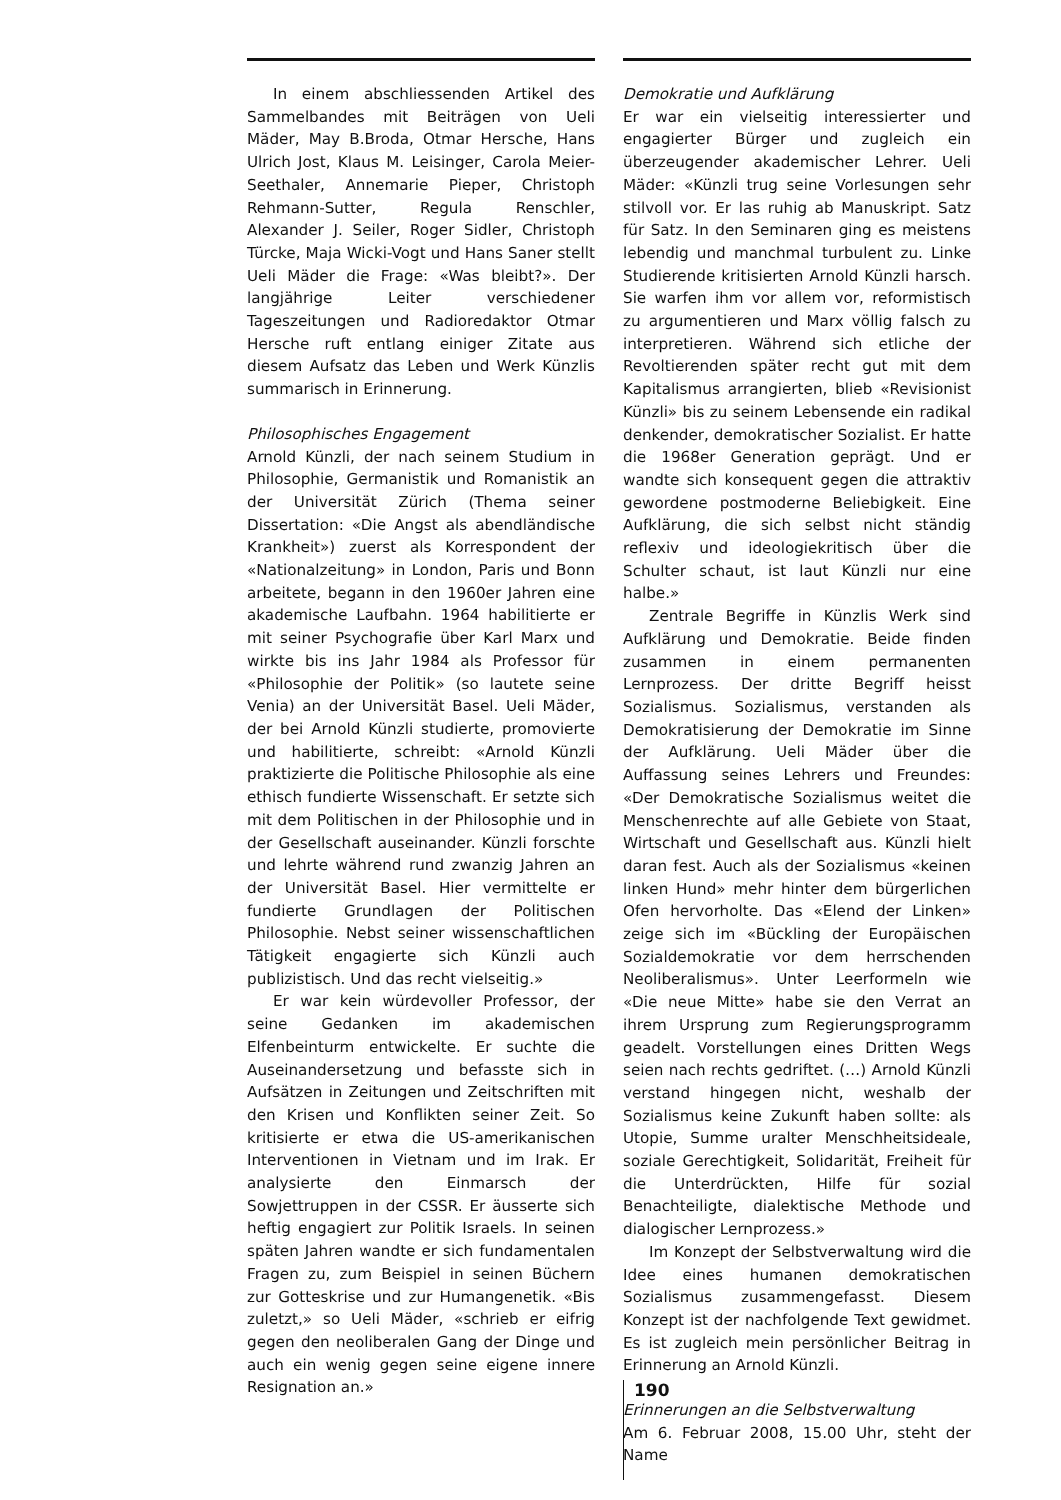In einem abschliessenden Artikel des Sammelbandes mit Beiträgen von Ueli Mäder, May B.Broda, Otmar Hersche, Hans Ulrich Jost, Klaus M. Leisinger, Carola Meier-Seethaler, Annemarie Pieper, Christoph Rehmann-Sutter, Regula Renschler, Alexander J. Seiler, Roger Sidler, Christoph Türcke, Maja Wicki-Vogt und Hans Saner stellt Ueli Mäder die Frage: «Was bleibt?». Der langjährige Leiter verschiedener Tageszeitungen und Radioredaktor Otmar Hersche ruft entlang einiger Zitate aus diesem Aufsatz das Leben und Werk Künzlis summarisch in Erinnerung.
Philosophisches Engagement
Arnold Künzli, der nach seinem Studium in Philosophie, Germanistik und Romanistik an der Universität Zürich (Thema seiner Dissertation: «Die Angst als abendländische Krankheit») zuerst als Korrespondent der «Nationalzeitung» in London, Paris und Bonn arbeitete, begann in den 1960er Jahren eine akademische Laufbahn. 1964 habilitierte er mit seiner Psychografie über Karl Marx und wirkte bis ins Jahr 1984 als Professor für «Philosophie der Politik» (so lautete seine Venia) an der Universität Basel. Ueli Mäder, der bei Arnold Künzli studierte, promovierte und habilitierte, schreibt: «Arnold Künzli praktizierte die Politische Philosophie als eine ethisch fundierte Wissenschaft. Er setzte sich mit dem Politischen in der Philosophie und in der Gesellschaft auseinander. Künzli forschte und lehrte während rund zwanzig Jahren an der Universität Basel. Hier vermittelte er fundierte Grundlagen der Politischen Philosophie. Nebst seiner wissenschaftlichen Tätigkeit engagierte sich Künzli auch publizistisch. Und das recht vielseitig.»
Er war kein würdevoller Professor, der seine Gedanken im akademischen Elfenbeinturm entwickelte. Er suchte die Auseinandersetzung und befasste sich in Aufsätzen in Zeitungen und Zeitschriften mit den Krisen und Konflikten seiner Zeit. So kritisierte er etwa die US-amerikanischen Interventionen in Vietnam und im Irak. Er analysierte den Einmarsch der Sowjettruppen in der CSSR. Er äusserte sich heftig engagiert zur Politik Israels. In seinen späten Jahren wandte er sich fundamentalen Fragen zu, zum Beispiel in seinen Büchern zur Gotteskrise und zur Humangenetik. «Bis zuletzt,» so Ueli Mäder, «schrieb er eifrig gegen den neoliberalen Gang der Dinge und auch ein wenig gegen seine eigene innere Resignation an.»
Demokratie und Aufklärung
Er war ein vielseitig interessierter und engagierter Bürger und zugleich ein überzeugender akademischer Lehrer. Ueli Mäder: «Künzli trug seine Vorlesungen sehr stilvoll vor. Er las ruhig ab Manuskript. Satz für Satz. In den Seminaren ging es meistens lebendig und manchmal turbulent zu. Linke Studierende kritisierten Arnold Künzli harsch. Sie warfen ihm vor allem vor, reformistisch zu argumentieren und Marx völlig falsch zu interpretieren. Während sich etliche der Revoltierenden später recht gut mit dem Kapitalismus arrangierten, blieb «Revisionist Künzli» bis zu seinem Lebensende ein radikal denkender, demokratischer Sozialist. Er hatte die 1968er Generation geprägt. Und er wandte sich konsequent gegen die attraktiv gewordene postmoderne Beliebigkeit. Eine Aufklärung, die sich selbst nicht ständig reflexiv und ideologiekritisch über die Schulter schaut, ist laut Künzli nur eine halbe.»
Zentrale Begriffe in Künzlis Werk sind Aufklärung und Demokratie. Beide finden zusammen in einem permanenten Lernprozess. Der dritte Begriff heisst Sozialismus. Sozialismus, verstanden als Demokratisierung der Demokratie im Sinne der Aufklärung. Ueli Mäder über die Auffassung seines Lehrers und Freundes: «Der Demokratische Sozialismus weitet die Menschenrechte auf alle Gebiete von Staat, Wirtschaft und Gesellschaft aus. Künzli hielt daran fest. Auch als der Sozialismus «keinen linken Hund» mehr hinter dem bürgerlichen Ofen hervorholte. Das «Elend der Linken» zeige sich im «Bückling der Europäischen Sozialdemokratie vor dem herrschenden Neoliberalismus». Unter Leerformeln wie «Die neue Mitte» habe sie den Verrat an ihrem Ursprung zum Regierungsprogramm geadelt. Vorstellungen eines Dritten Wegs seien nach rechts gedriftet. (…) Arnold Künzli verstand hingegen nicht, weshalb der Sozialismus keine Zukunft haben sollte: als Utopie, Summe uralter Menschheitsideale, soziale Gerechtigkeit, Solidarität, Freiheit für die Unterdrückten, Hilfe für sozial Benachteiligte, dialektische Methode und dialogischer Lernprozess.»
Im Konzept der Selbstverwaltung wird die Idee eines humanen demokratischen Sozialismus zusammengefasst. Diesem Konzept ist der nachfolgende Text gewidmet. Es ist zugleich mein persönlicher Beitrag in Erinnerung an Arnold Künzli.
Erinnerungen an die Selbstverwaltung
Am 6. Februar 2008, 15.00 Uhr, steht der Name
190